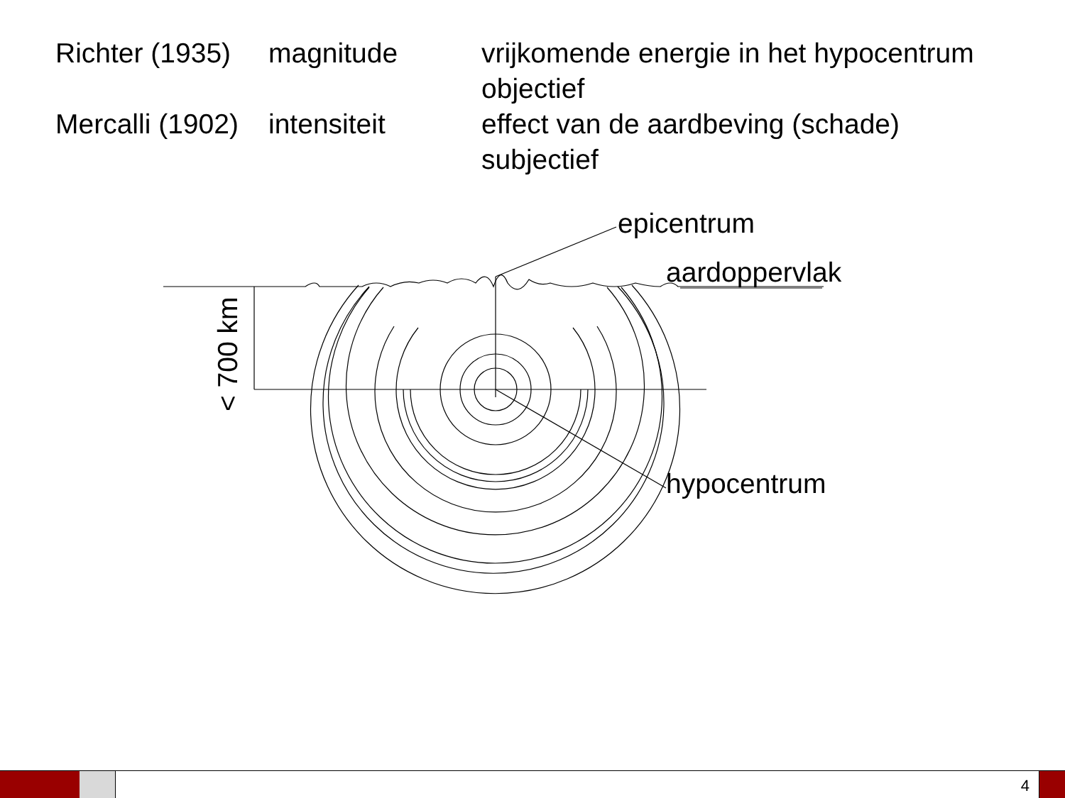| Richter (1935) | magnitude | vrijkomende energie in het hypocentrum objectief |
| Mercalli (1902) | intensiteit | effect van de aardbeving (schade) subjectief |
epicentrum
aardoppervlak
hypocentrum
< 700 km
4